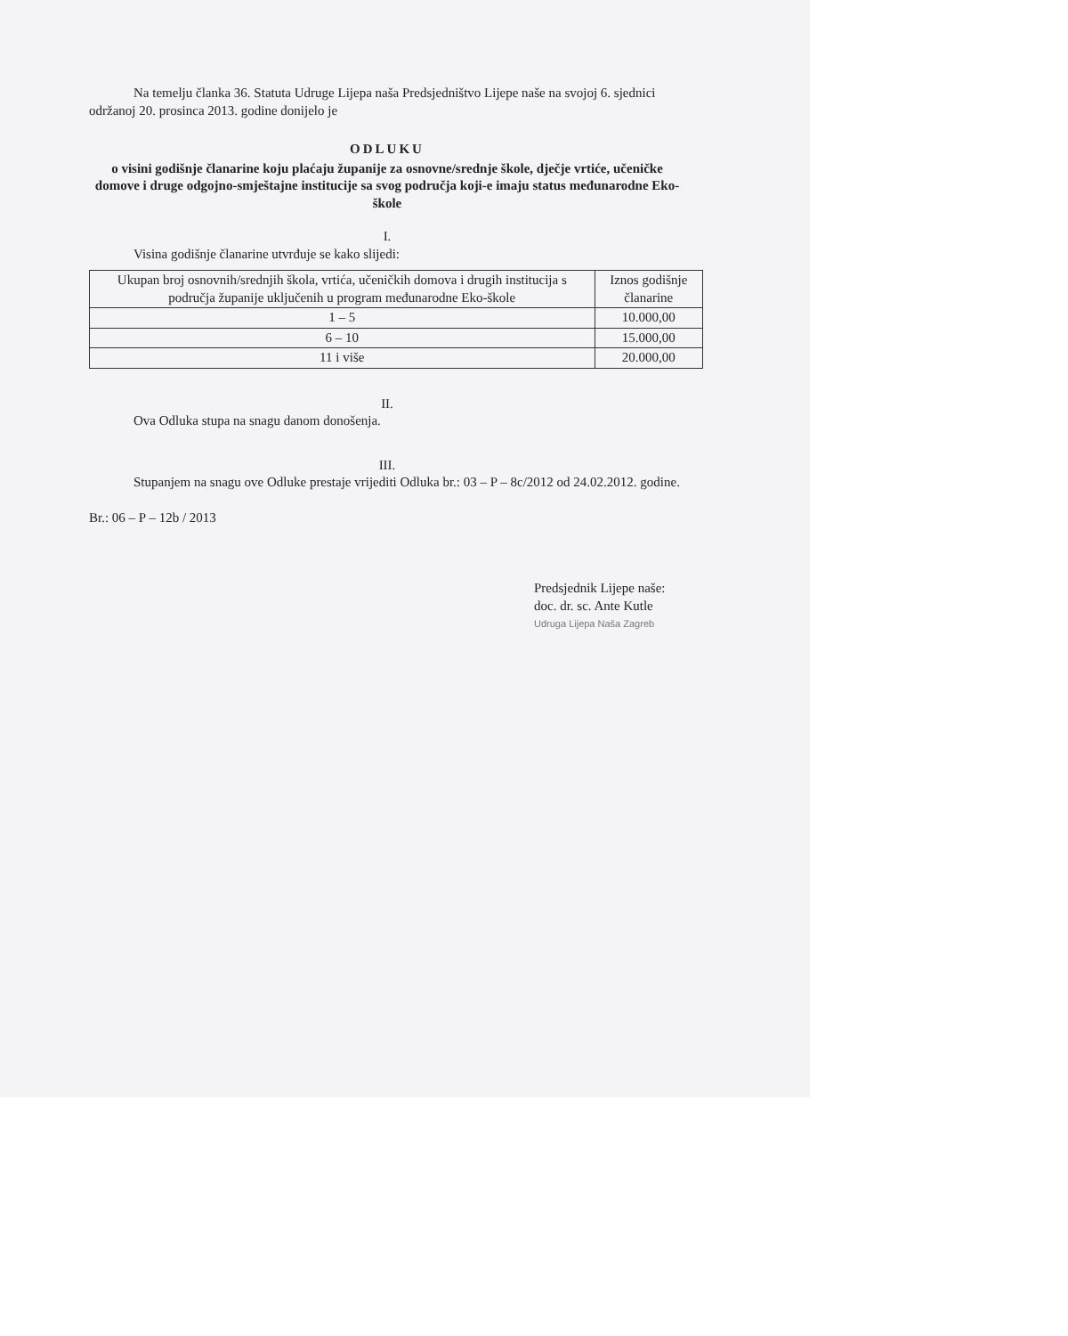Na temelju članka 36. Statuta Udruge Lijepa naša Predsjedništvo Lijepe naše na svojoj 6. sjednici održanoj 20. prosinca 2013. godine donijelo je
ODLUKU
o visini godišnje članarine koju plaćaju županije za osnovne/srednje škole, dječje vrtiće, učeničke domove i druge odgojno-smještajne institucije sa svog područja koji-e imaju status međunarodne Eko-škole
I.
Visina godišnje članarine utvrđuje se kako slijedi:
| Ukupan broj osnovnih/srednjih škola, vrtića, učeničkih domova i drugih institucija s područja županije uključenih u program međunarodne Eko-škole | Iznos godišnje članarine |
| 1 – 5 | 10.000,00 |
| 6 – 10 | 15.000,00 |
| 11 i više | 20.000,00 |
II.
Ova Odluka stupa na snagu danom donošenja.
III.
Stupanjem na snagu ove Odluke prestaje vrijediti Odluka br.: 03 – P – 8c/2012 od 24.02.2012. godine.
Br.: 06 – P – 12b / 2013
Predsjednik Lijepe naše:
doc. dr. sc. Ante Kutle
Udruga Lijepa Naša Zagreb